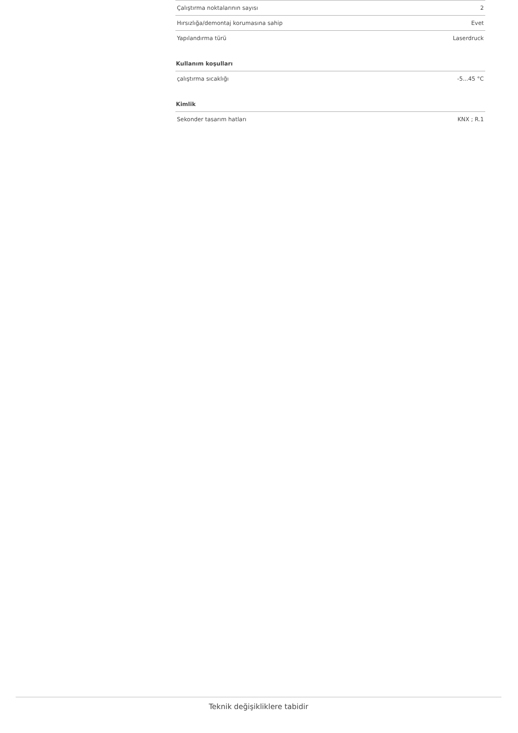| Çalıştırma noktalarının sayısı | 2 |
| Hırsızlığa/demontaj korumasına sahip | Evet |
| Yapılandırma türü | Laserdruck |
Kullanım koşulları
| çalıştırma sıcaklığı | -5...45 °C |
Kimlik
| Sekonder tasarım hatları | KNX ; R.1 |
Teknik değişikliklere tabidir